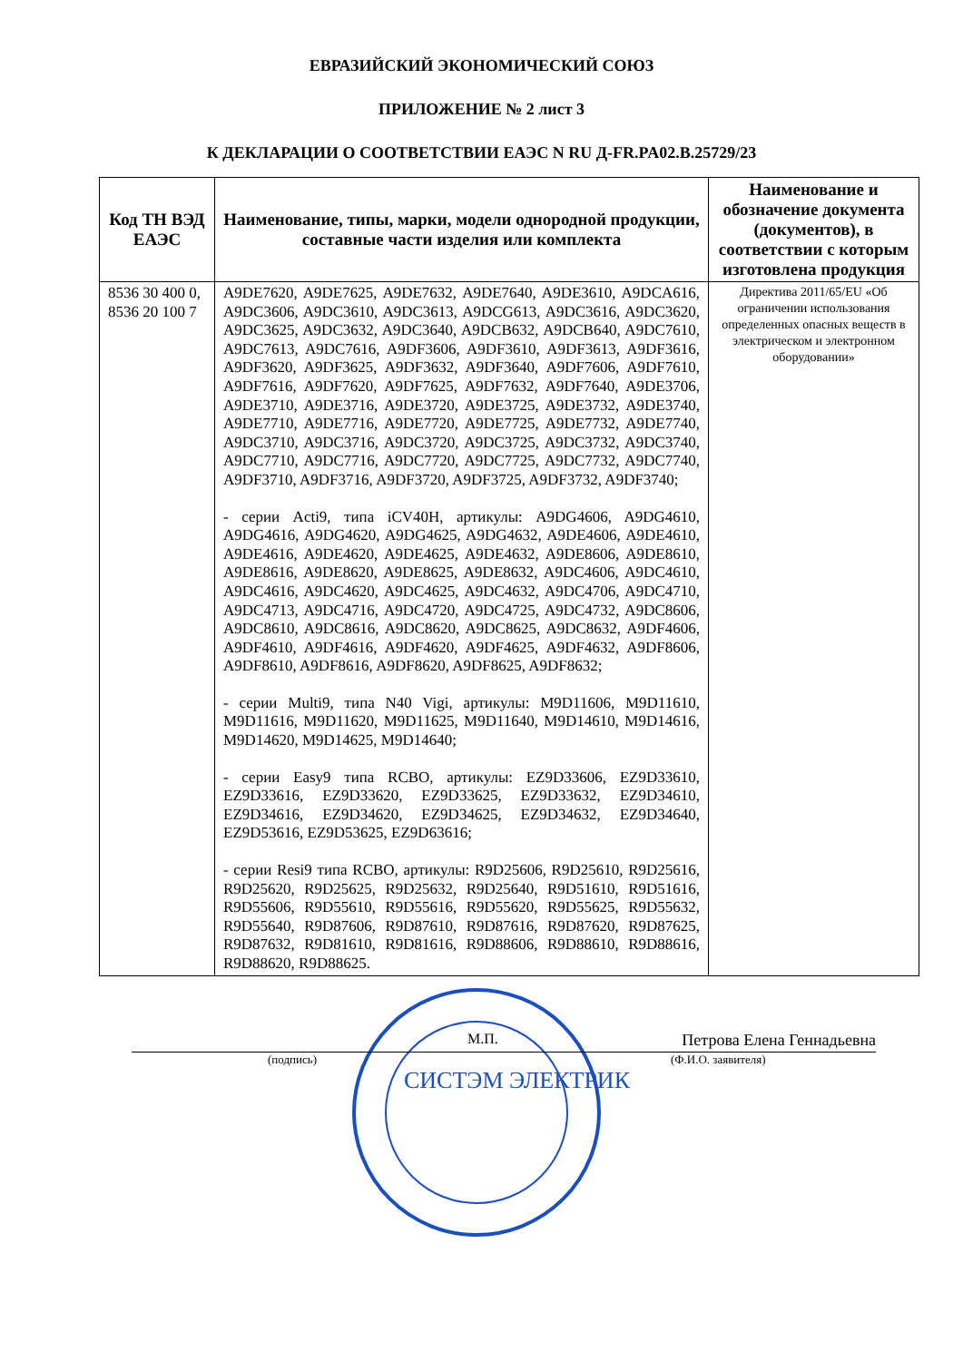ЕВРАЗИЙСКИЙ ЭКОНОМИЧЕСКИЙ СОЮЗ
ПРИЛОЖЕНИЕ № 2 лист 3
К ДЕКЛАРАЦИИ О СООТВЕТСТВИИ ЕАЭС N RU Д-FR.PA02.B.25729/23
| Код ТН ВЭД ЕАЭС | Наименование, типы, марки, модели однородной продукции, составные части изделия или комплекта | Наименование и обозначение документа (документов), в соответствии с которым изготовлена продукция |
| --- | --- | --- |
| 8536 30 400 0, 8536 20 100 7 | A9DE7620, A9DE7625, A9DE7632, A9DE7640, A9DE3610, A9DCA616, A9DC3606, A9DC3610, A9DC3613, A9DCG613, A9DC3616, A9DC3620, A9DC3625, A9DC3632, A9DC3640, A9DCB632, A9DCB640, A9DC7610, A9DC7613, A9DC7616, A9DF3606, A9DF3610, A9DF3613, A9DF3616, A9DF3620, A9DF3625, A9DF3632, A9DF3640, A9DF7606, A9DF7610, A9DF7616, A9DF7620, A9DF7625, A9DF7632, A9DF7640, A9DE3706, A9DE3710, A9DE3716, A9DE3720, A9DE3725, A9DE3732, A9DE3740, A9DE7710, A9DE7716, A9DE7720, A9DE7725, A9DE7732, A9DE7740, A9DC3710, A9DC3716, A9DC3720, A9DC3725, A9DC3732, A9DC3740, A9DC7710, A9DC7716, A9DC7720, A9DC7725, A9DC7732, A9DC7740, A9DF3710, A9DF3716, A9DF3720, A9DF3725, A9DF3732, A9DF3740; - серии Acti9, типа iCV40H, артикулы: A9DG4606, A9DG4610, A9DG4616, A9DG4620, A9DG4625, A9DG4632, A9DE4606, A9DE4610, A9DE4616, A9DE4620, A9DE4625, A9DE4632, A9DE8606, A9DE8610, A9DE8616, A9DE8620, A9DE8625, A9DE8632, A9DC4606, A9DC4610, A9DC4616, A9DC4620, A9DC4625, A9DC4632, A9DC4706, A9DC4710, A9DC4713, A9DC4716, A9DC4720, A9DC4725, A9DC4732, A9DC8606, A9DC8610, A9DC8616, A9DC8620, A9DC8625, A9DC8632, A9DF4606, A9DF4610, A9DF4616, A9DF4620, A9DF4625, A9DF4632, A9DF8606, A9DF8610, A9DF8616, A9DF8620, A9DF8625, A9DF8632; - серии Multi9, типа N40 Vigi, артикулы: M9D11606, M9D11610, M9D11616, M9D11620, M9D11625, M9D11640, M9D14610, M9D14616, M9D14620, M9D14625, M9D14640; - серии Easy9 типа RCBO, артикулы: EZ9D33606, EZ9D33610, EZ9D33616, EZ9D33620, EZ9D33625, EZ9D33632, EZ9D34610, EZ9D34616, EZ9D34620, EZ9D34625, EZ9D34632, EZ9D34640, EZ9D53616, EZ9D53625, EZ9D63616; - серии Resi9 типа RCBO, артикулы: R9D25606, R9D25610, R9D25616, R9D25620, R9D25625, R9D25632, R9D25640, R9D51610, R9D51616, R9D55606, R9D55610, R9D55616, R9D55620, R9D55625, R9D55632, R9D55640, R9D87606, R9D87610, R9D87616, R9D87620, R9D87625, R9D87632, R9D81610, R9D81616, R9D88606, R9D88610, R9D88616, R9D88620, R9D88625. | Директива 2011/65/EU «Об ограничении использования определенных опасных веществ в электрическом и электронном оборудовании» |
М.П. Петрова Елена Геннадьевна
(подпись) (Ф.И.О. заявителя)
СИСТЭМ ЭЛЕКТРИК